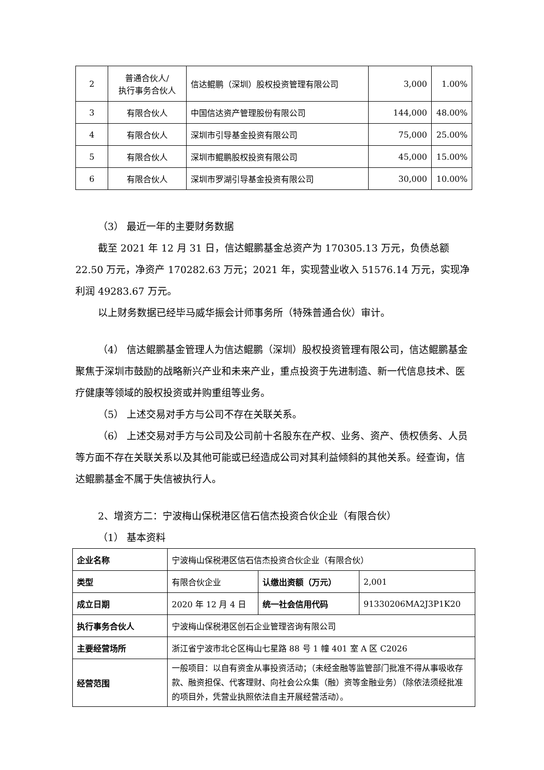| 2 | 普通合伙人/ 执行事务合伙人 | 信达鲲鹏（深圳）股权投资管理有限公司 | 3,000 | 1.00% |
| 3 | 有限合伙人 | 中国信达资产管理股份有限公司 | 144,000 | 48.00% |
| 4 | 有限合伙人 | 深圳市引导基金投资有限公司 | 75,000 | 25.00% |
| 5 | 有限合伙人 | 深圳市鲲鹏股权投资有限公司 | 45,000 | 15.00% |
| 6 | 有限合伙人 | 深圳市罗湖引导基金投资有限公司 | 30,000 | 10.00% |
（3） 最近一年的主要财务数据
截至 2021 年 12 月 31 日，信达鲲鹏基金总资产为 170305.13 万元，负债总额 22.50 万元，净资产 170282.63 万元；2021 年，实现营业收入 51576.14 万元，实现净利润 49283.67 万元。
以上财务数据已经毕马威华振会计师事务所（特殊普通合伙）审计。
（4） 信达鲲鹏基金管理人为信达鲲鹏（深圳）股权投资管理有限公司，信达鲲鹏基金聚焦于深圳市鼓励的战略新兴产业和未来产业，重点投资于先进制造、新一代信息技术、医疗健康等领域的股权投资或并购重组等业务。
（5） 上述交易对手方与公司不存在关联关系。
（6） 上述交易对手方与公司及公司前十名股东在产权、业务、资产、债权债务、人员等方面不存在关联关系以及其他可能或已经造成公司对其利益倾斜的其他关系。经查询，信达鲲鹏基金不属于失信被执行人。
2、增资方二：宁波梅山保税港区信石信杰投资合伙企业（有限合伙）
（1） 基本资料
| 企业名称 | 宁波梅山保税港区信石信杰投资合伙企业（有限合伙） | | |
| 类型 | 有限合伙企业 | 认缴出资额（万元） | 2,001 |
| 成立日期 | 2020 年 12 月 4 日 | 统一社会信用代码 | 91330206MA2J3P1K20 |
| 执行事务合伙人 | 宁波梅山保税港区创石企业管理咨询有限公司 | | |
| 主要经营场所 | 浙江省宁波市北仑区梅山七星路 88 号 1 幢 401 室 A 区 C2026 | | |
| 经营范围 | 一般项目：以自有资金从事投资活动；（未经金融等监管部门批准不得从事吸收存款、融资担保、代客理财、向社会公众集（融）资等金融业务）（除依法须经批准的项目外，凭营业执照依法自主开展经营活动）。 | | |